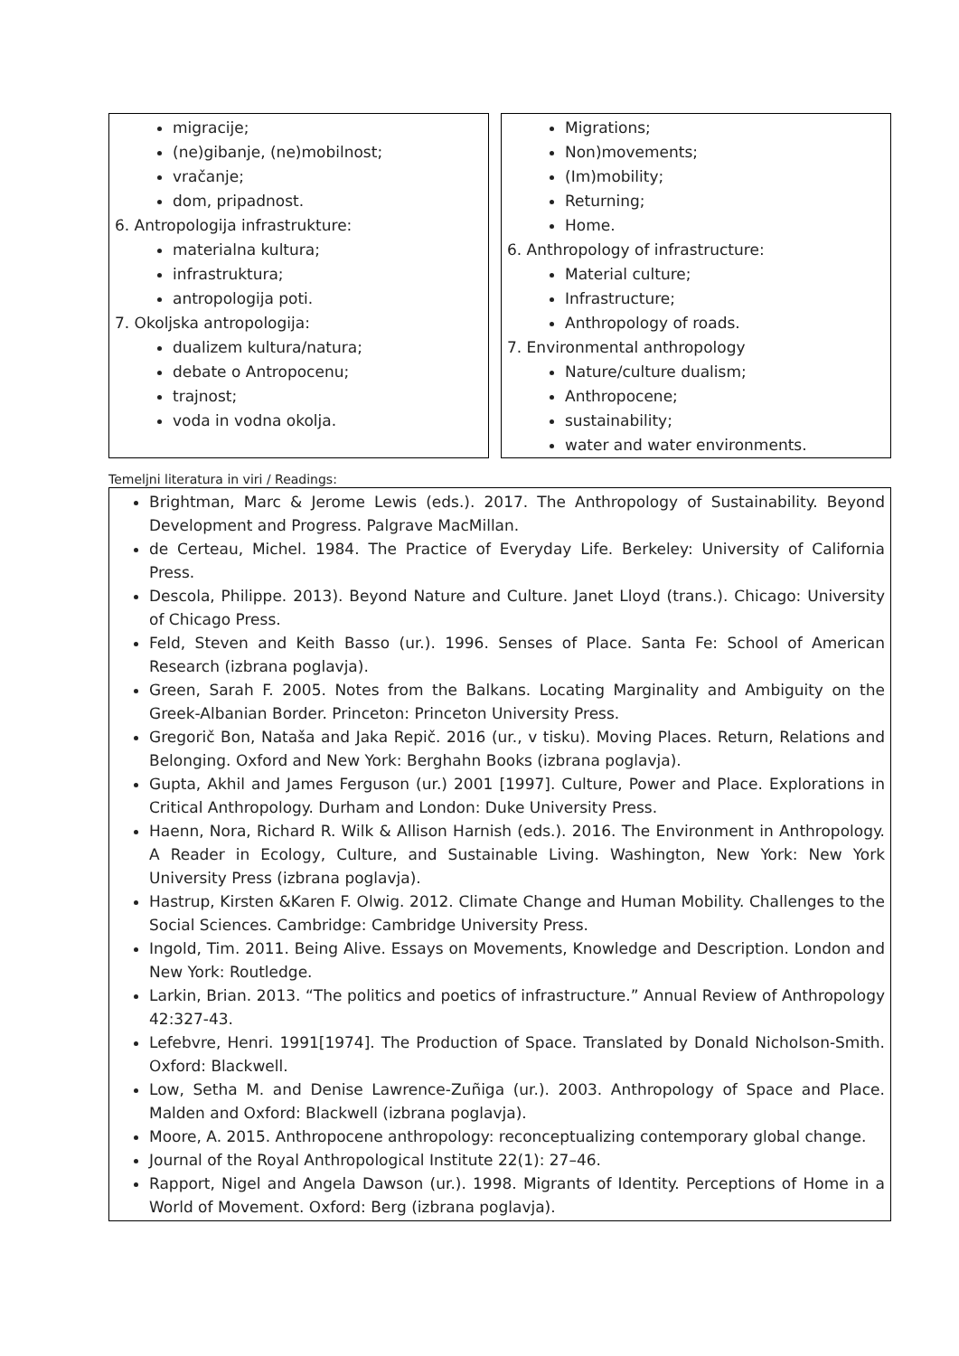migracije;
(ne)gibanje, (ne)mobilnost;
vračanje;
dom, pripadnost.
6. Antropologija infrastrukture:
materialna kultura;
infrastruktura;
antropologija poti.
7. Okoljska antropologija:
dualizem kultura/natura;
debate o Antropocenu;
trajnost;
voda in vodna okolja.
Migrations;
Non)movements;
(Im)mobility;
Returning;
Home.
6. Anthropology of infrastructure:
Material culture;
Infrastructure;
Anthropology of roads.
7. Environmental anthropology
Nature/culture dualism;
Anthropocene;
sustainability;
water and water environments.
Temeljni literatura in viri / Readings:
Brightman, Marc & Jerome Lewis (eds.). 2017. The Anthropology of Sustainability. Beyond Development and Progress. Palgrave MacMillan.
de Certeau, Michel. 1984. The Practice of Everyday Life. Berkeley: University of California Press.
Descola, Philippe. 2013). Beyond Nature and Culture. Janet Lloyd (trans.). Chicago: University of Chicago Press.
Feld, Steven and Keith Basso (ur.). 1996. Senses of Place. Santa Fe: School of American Research (izbrana poglavja).
Green, Sarah F. 2005. Notes from the Balkans. Locating Marginality and Ambiguity on the Greek-Albanian Border. Princeton: Princeton University Press.
Gregorič Bon, Nataša and Jaka Repič. 2016 (ur., v tisku). Moving Places. Return, Relations and Belonging. Oxford and New York: Berghahn Books (izbrana poglavja).
Gupta, Akhil and James Ferguson (ur.) 2001 [1997]. Culture, Power and Place. Explorations in Critical Anthropology. Durham and London: Duke University Press.
Haenn, Nora, Richard R. Wilk & Allison Harnish (eds.). 2016. The Environment in Anthropology. A Reader in Ecology, Culture, and Sustainable Living. Washington, New York: New York University Press (izbrana poglavja).
Hastrup, Kirsten &Karen F. Olwig. 2012. Climate Change and Human Mobility. Challenges to the Social Sciences. Cambridge: Cambridge University Press.
Ingold, Tim. 2011. Being Alive. Essays on Movements, Knowledge and Description. London and New York: Routledge.
Larkin, Brian. 2013. “The politics and poetics of infrastructure.” Annual Review of Anthropology 42:327-43.
Lefebvre, Henri. 1991[1974]. The Production of Space. Translated by Donald Nicholson-Smith. Oxford: Blackwell.
Low, Setha M. and Denise Lawrence-Zuñiga (ur.). 2003. Anthropology of Space and Place. Malden and Oxford: Blackwell (izbrana poglavja).
Moore, A. 2015. Anthropocene anthropology: reconceptualizing contemporary global change.
Journal of the Royal Anthropological Institute 22(1): 27–46.
Rapport, Nigel and Angela Dawson (ur.). 1998. Migrants of Identity. Perceptions of Home in a World of Movement. Oxford: Berg (izbrana poglavja).